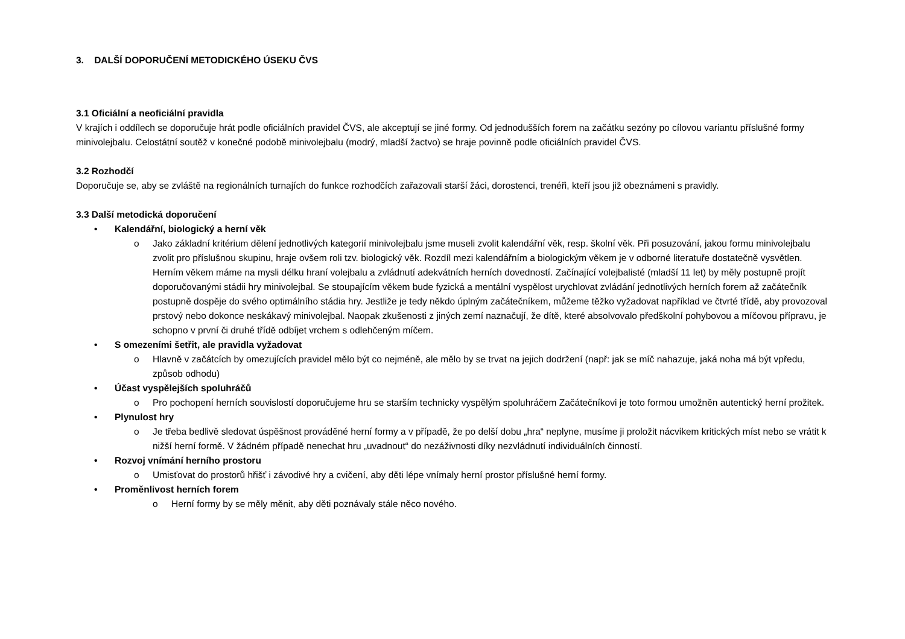3. DALŠÍ DOPORUČENÍ METODICKÉHO ÚSEKU ČVS
3.1 Oficiální a neoficiální pravidla
V krajích i oddílech se doporučuje hrát podle oficiálních pravidel ČVS, ale akceptují se jiné formy. Od jednodušších forem na začátku sezóny po cílovou variantu příslušné formy minivolejbalu. Celostátní soutěž v konečné podobě minivolejbalu (modrý, mladší žactvo) se hraje povinně podle oficiálních pravidel ČVS.
3.2 Rozhodčí
Doporučuje se, aby se zvláště na regionálních turnajích do funkce rozhodčích zařazovali starší žáci, dorostenci, trenéři, kteří jsou již obeznámeni s pravidly.
3.3 Další metodická doporučení
• Kalendářní, biologický a herní věk
o Jako základní kritérium dělení jednotlivých kategorií minivolejbalu jsme museli zvolit kalendářní věk, resp. školní věk. Při posuzování, jakou formu minivolejbalu zvolit pro příslušnou skupinu, hraje ovšem roli tzv. biologický věk. Rozdíl mezi kalendářním a biologickým věkem je v odborné literatuře dostatečně vysvětlen. Herním věkem máme na mysli délku hraní volejbalu a zvládnutí adekvátních herních dovedností. Začínající volejbalisté (mladší 11 let) by měly postupně projít doporučovanými stádii hry minivolejbal. Se stoupajícím věkem bude fyzická a mentální vyspělost urychlovat zvládání jednotlivých herních forem až začátečník postupně dospěje do svého optimálního stádia hry. Jestliže je tedy někdo úplným začátečníkem, můžeme těžko vyžadovat například ve čtvrté třídě, aby provozoval prstový nebo dokonce neskákavý minivolejbal. Naopak zkušenosti z jiných zemí naznačují, že dítě, které absolvovalo předškolní pohybovou a míčovou přípravu, je schopno v první či druhé třídě odbíjet vrchem s odlehčeným míčem.
• S omezeními šetřit, ale pravidla vyžadovat
o Hlavně v začátcích by omezujících pravidel mělo být co nejméně, ale mělo by se trvat na jejich dodržení (např: jak se míč nahazuje, jaká noha má být vpředu, způsob odhodu)
• Účast vyspělejších spoluhráčů
o Pro pochopení herních souvislostí doporučujeme hru se starším technicky vyspělým spoluhráčem Začátečníkovi je toto formou umožněn autentický herní prožitek.
• Plynulost hry
o Je třeba bedlivě sledovat úspěšnost prováděné herní formy a v případě, že po delší dobu „hra“ neplyne, musíme ji proložit nácvikem kritických míst nebo se vrátit k nižší herní formě. V žádném případě nenechat hru „uvadnout“ do nezáživnosti díky nezvládnutí individuálních činností.
• Rozvoj vnímání herního prostoru
o Umisťovat do prostorů hřišť i závodivé hry a cvičení, aby děti lépe vnímaly herní prostor příslušné herní formy.
• Proměnlivost herních forem
o Herní formy by se měly měnit, aby děti poznávaly stále něco nového.